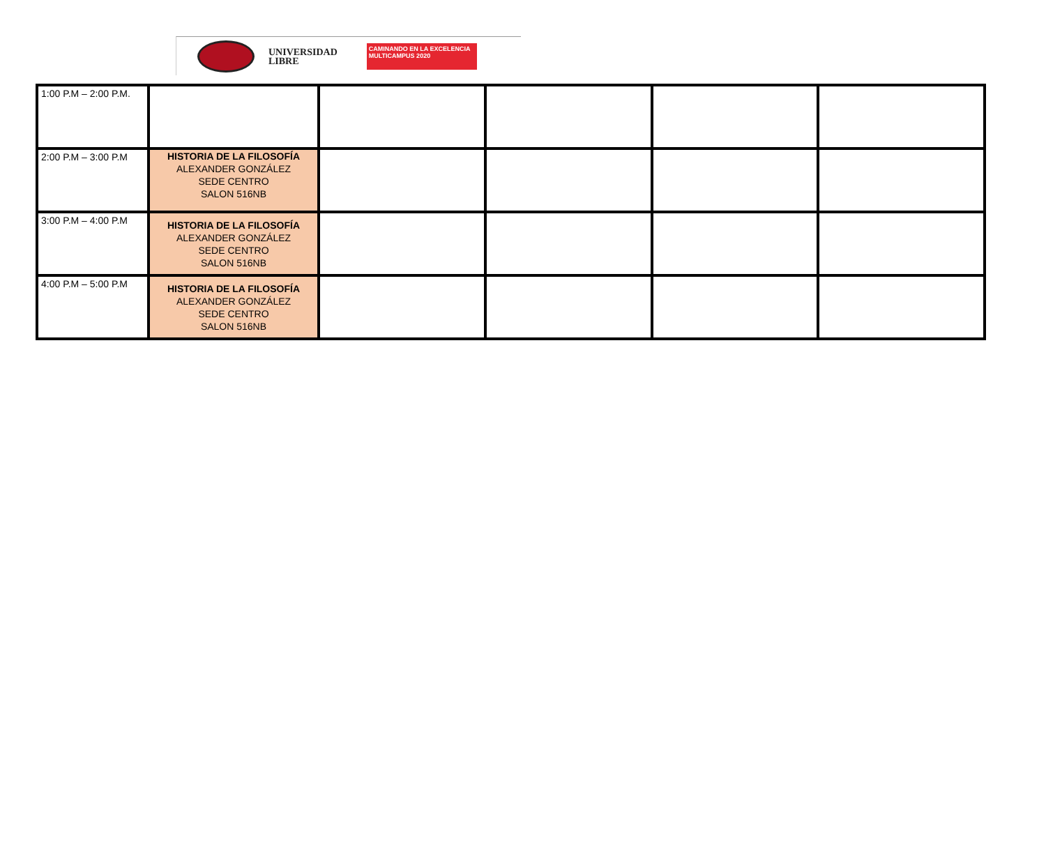UNIVERSIDAD
LIBRE
CAMINANDO EN LA EXCELENCIA
MULTICAMPUS 2020
| 1:00 P.M – 2:00 P.M. | | | | | |
| 2:00 P.M – 3:00 P.M | HISTORIA DE LA FILOSOFÍA ALEXANDER GONZÁLEZ SEDE CENTRO SALON 516NB | | | | |
| 3:00 P.M – 4:00 P.M | HISTORIA DE LA FILOSOFÍA ALEXANDER GONZÁLEZ SEDE CENTRO SALON 516NB | | | | |
| 4:00 P.M – 5:00 P.M | HISTORIA DE LA FILOSOFÍA ALEXANDER GONZÁLEZ SEDE CENTRO SALON 516NB | | | | |